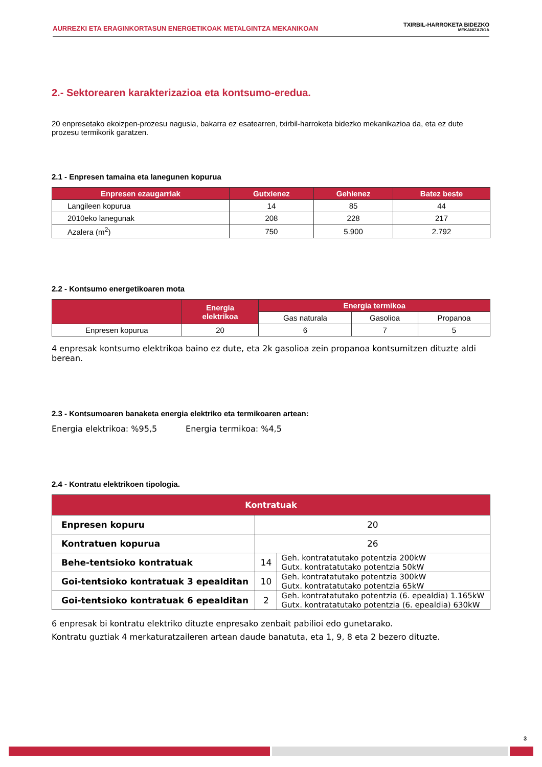AURREZKI ETA ERAGINKORTASUN ENERGETIKOAK METALGINTZA MEKANIKOAN
TXIRBIL-HARROKETA BIDEZKO
MEKANIZAZIOA
2.- Sektorearen karakterizazioa eta kontsumo-eredua.
20 enpresetako ekoizpen-prozesu nagusia, bakarra ez esatearren, txirbil-harroketa bidezko mekanikazioa da, eta ez dute prozesu termikorik garatzen.
2.1 - Enpresen tamaina eta lanegunen kopurua
| Enpresen ezaugarriak | Gutxienez | Gehienez | Batez beste |
| --- | --- | --- | --- |
| Langileen kopurua | 14 | 85 | 44 |
| 2010eko lanegunak | 208 | 228 | 217 |
| Azalera (m<sup>2</sup>) | 750 | 5.900 | 2.792 |
2.2 - Kontsumo energetikoaren mota
| | Energia elektrikoa | Energia termikoa | | |
| --- | --- | --- | --- | --- |
| | | Gas naturala | Gasolioa | Propanoa |
| Enpresen kopurua | 20 | 6 | 7 | 5 |
4 enpresak kontsumo elektrikoa baino ez dute, eta 2k gasolioa zein propanoa kontsumitzen dituzte aldi berean.
2.3 - Kontsumoaren banaketa energia elektriko eta termikoaren artean:
Energia elektrikoa: %95,5 Energia termikoa: %4,5
2.4 - Kontratu elektrikoen tipologia.
| Kontratuak | | |
| --- | --- | --- |
| Enpresen kopuru | 20 | |
| Kontratuen kopurua | 26 | |
| Behe-tentsioko kontratuak | 14 | Geh. kontratatutako potentzia 200kW Gutx. kontratatutako potentzia 50kW |
| Goi-tentsioko kontratuak 3 epealditan | 10 | Geh. kontratatutako potentzia 300kW Gutx. kontratatutako potentzia 65kW |
| Goi-tentsioko kontratuak 6 epealditan | 2 | Geh. kontratatutako potentzia (6. epealdia) 1.165kW Gutx. kontratatutako potentzia (6. epealdia) 630kW |
6 enpresak bi kontratu elektriko dituzte enpresako zenbait pabilioi edo gunetarako.
Kontratu guztiak 4 merkaturatzaileren artean daude banatuta, eta 1, 9, 8 eta 2 bezero dituzte.
3